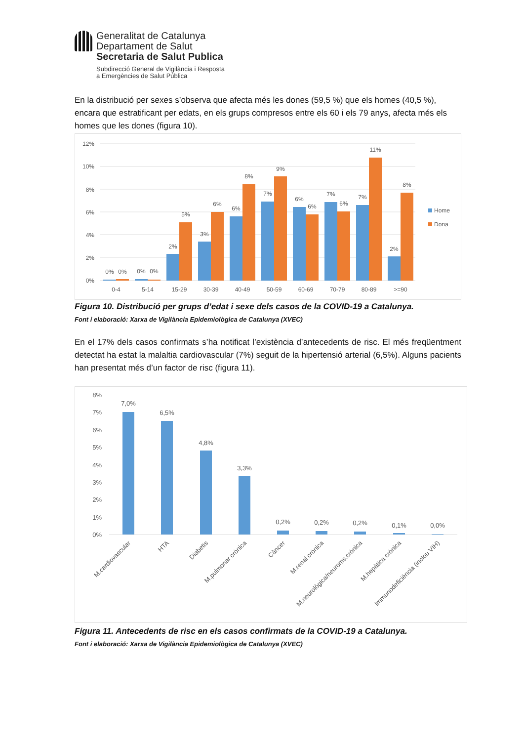Generalitat de Catalunya
Departament de Salut
Secretaria de Salut Publica
Subdirecció General de Vigilància i Resposta
a Emergències de Salut Pública
En la distribució per sexes s’observa que afecta més les dones (59,5 %) que els homes (40,5 %), encara que estratificant per edats, en els grups compresos entre els 60 i els 79 anys, afecta més els homes que les dones (figura 10).
12%
10%
8%
6%
4%
2%
0%
0%
0%
0%
0%
2%
5%
3%
6%
6%
8%
7%
9%
6%
6%
7%
6%
7%
11%
2%
8%
0-4
5-14
15-29
30-39
40-49
50-59
60-69
70-79
80-89
>=90
Home
Dona
Figura 10. Distribució per grups d’edat i sexe dels casos de la COVID-19 a Catalunya.
Font i elaboració: Xarxa de Vigilància Epidemiològica de Catalunya (XVEC)
En el 17% dels casos confirmats s’ha notificat l’existència d’antecedents de risc. El més freqüentment detectat ha estat la malaltia cardiovascular (7%) seguit de la hipertensió arterial (6,5%). Alguns pacients han presentat més d’un factor de risc (figura 11).
8%
7%
6%
5%
4%
3%
2%
1%
0%
7,0%
6,5%
4,8%
3,3%
0,2%
0,2%
0,2%
0,1%
0,0%
M.cardiovascular
HTA
Diabetis
M.pulmonar crònica
Càncer
M.renal crònica
M.neurològica/neuroms.crònica
M.hepàtica crònica
Immunodeficiència (inclou VIH)
Figura 11. Antecedents de risc en els casos confirmats de la COVID-19 a Catalunya.
Font i elaboració: Xarxa de Vigilància Epidemiològica de Catalunya (XVEC)